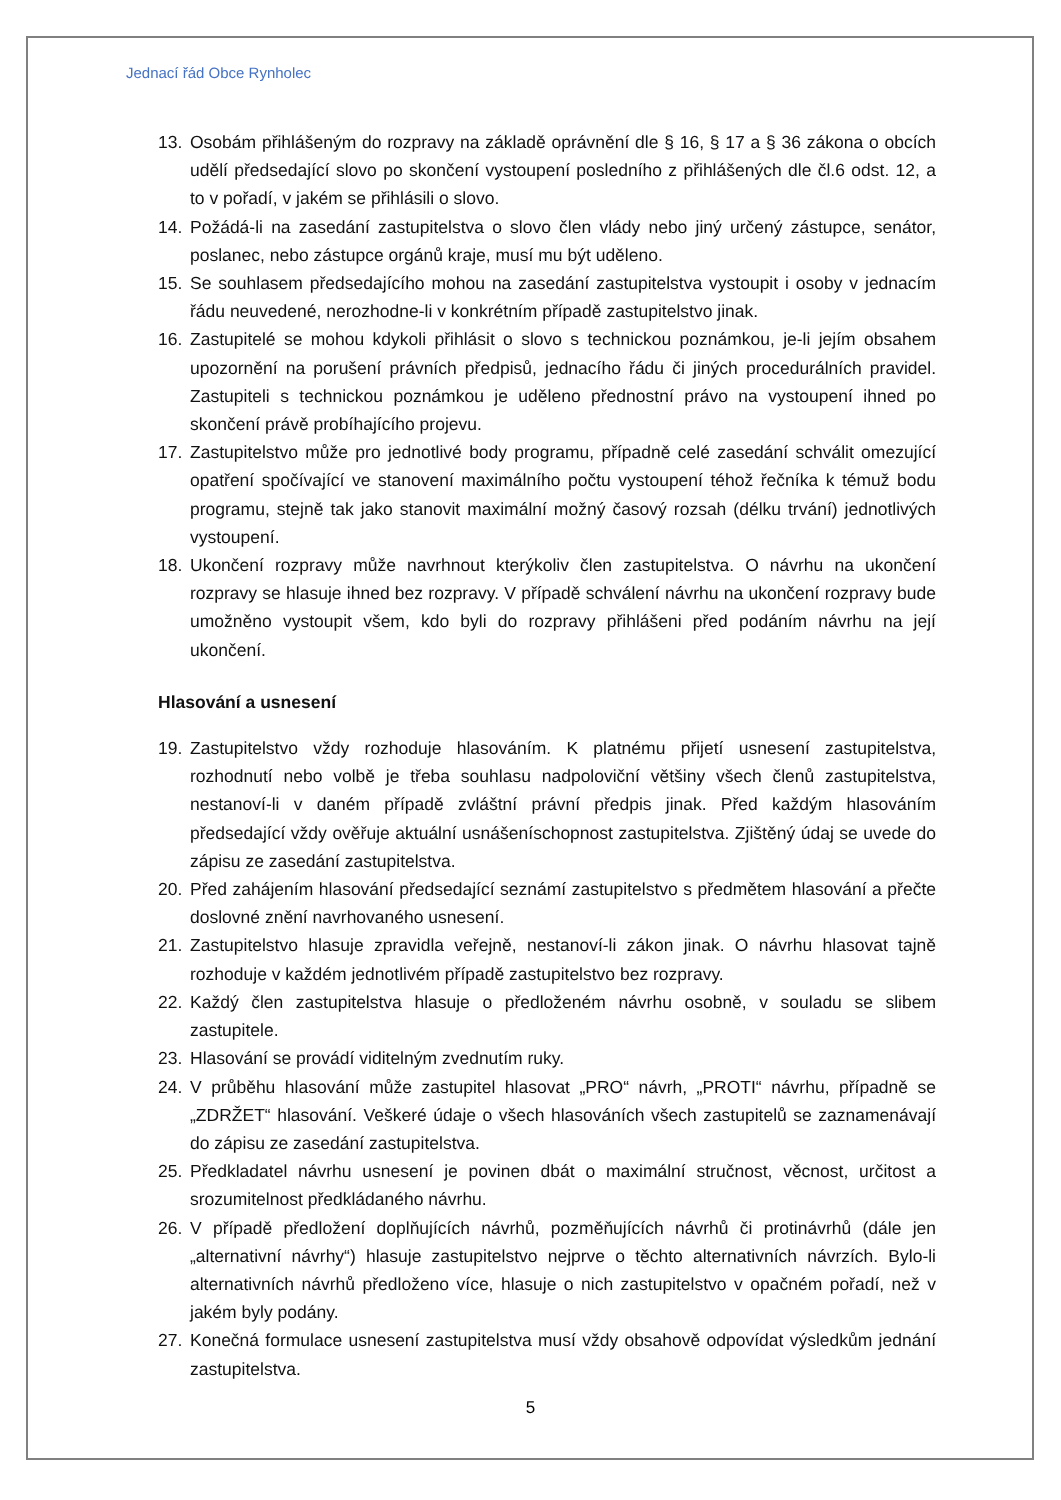Jednací řád Obce Rynholec
13. Osobám přihlášeným do rozpravy na základě oprávnění dle § 16, § 17 a § 36 zákona o obcích udělí předsedající slovo po skončení vystoupení posledního z přihlášených dle čl.6 odst. 12, a to v pořadí, v jakém se přihlásili o slovo.
14. Požádá-li na zasedání zastupitelstva o slovo člen vlády nebo jiný určený zástupce, senátor, poslanec, nebo zástupce orgánů kraje, musí mu být uděleno.
15. Se souhlasem předsedajícího mohou na zasedání zastupitelstva vystoupit i osoby v jednacím řádu neuvedené, nerozhodne-li v konkrétním případě zastupitelstvo jinak.
16. Zastupitelé se mohou kdykoli přihlásit o slovo s technickou poznámkou, je-li jejím obsahem upozornění na porušení právních předpisů, jednacího řádu či jiných procedurálních pravidel. Zastupiteli s technickou poznámkou je uděleno přednostní právo na vystoupení ihned po skončení právě probíhajícího projevu.
17. Zastupitelstvo může pro jednotlivé body programu, případně celé zasedání schválit omezující opatření spočívající ve stanovení maximálního počtu vystoupení téhož řečníka k témuž bodu programu, stejně tak jako stanovit maximální možný časový rozsah (délku trvání) jednotlivých vystoupení.
18. Ukončení rozpravy může navrhnout kterýkoliv člen zastupitelstva. O návrhu na ukončení rozpravy se hlasuje ihned bez rozpravy. V případě schválení návrhu na ukončení rozpravy bude umožněno vystoupit všem, kdo byli do rozpravy přihlášeni před podáním návrhu na její ukončení.
Hlasování a usnesení
19. Zastupitelstvo vždy rozhoduje hlasováním. K platnému přijetí usnesení zastupitelstva, rozhodnutí nebo volbě je třeba souhlasu nadpoloviční většiny všech členů zastupitelstva, nestanoví-li v daném případě zvláštní právní předpis jinak. Před každým hlasováním předsedající vždy ověřuje aktuální usnášeníschopnost zastupitelstva. Zjištěný údaj se uvede do zápisu ze zasedání zastupitelstva.
20. Před zahájením hlasování předsedající seznámí zastupitelstvo s předmětem hlasování a přečte doslovné znění navrhovaného usnesení.
21. Zastupitelstvo hlasuje zpravidla veřejně, nestanoví-li zákon jinak. O návrhu hlasovat tajně rozhoduje v každém jednotlivém případě zastupitelstvo bez rozpravy.
22. Každý člen zastupitelstva hlasuje o předloženém návrhu osobně, v souladu se slibem zastupitele.
23. Hlasování se provádí viditelným zvednutím ruky.
24. V průběhu hlasování může zastupitel hlasovat „PRO“ návrh, „PROTI“ návrhu, případně se „ZDRŽET“ hlasování. Veškeré údaje o všech hlasováních všech zastupitelů se zaznamenávají do zápisu ze zasedání zastupitelstva.
25. Předkladatel návrhu usnesení je povinen dbát o maximální stručnost, věcnost, určitost a srozumitelnost předkládaného návrhu.
26. V případě předložení doplňujících návrhů, pozměňujících návrhů či protinávrhů (dále jen „alternativní návrhy“) hlasuje zastupitelstvo nejprve o těchto alternativních návrzích. Bylo-li alternativních návrhů předloženo více, hlasuje o nich zastupitelstvo v opačném pořadí, než v jakém byly podány.
27. Konečná formulace usnesení zastupitelstva musí vždy obsahově odpovídat výsledkům jednání zastupitelstva.
5